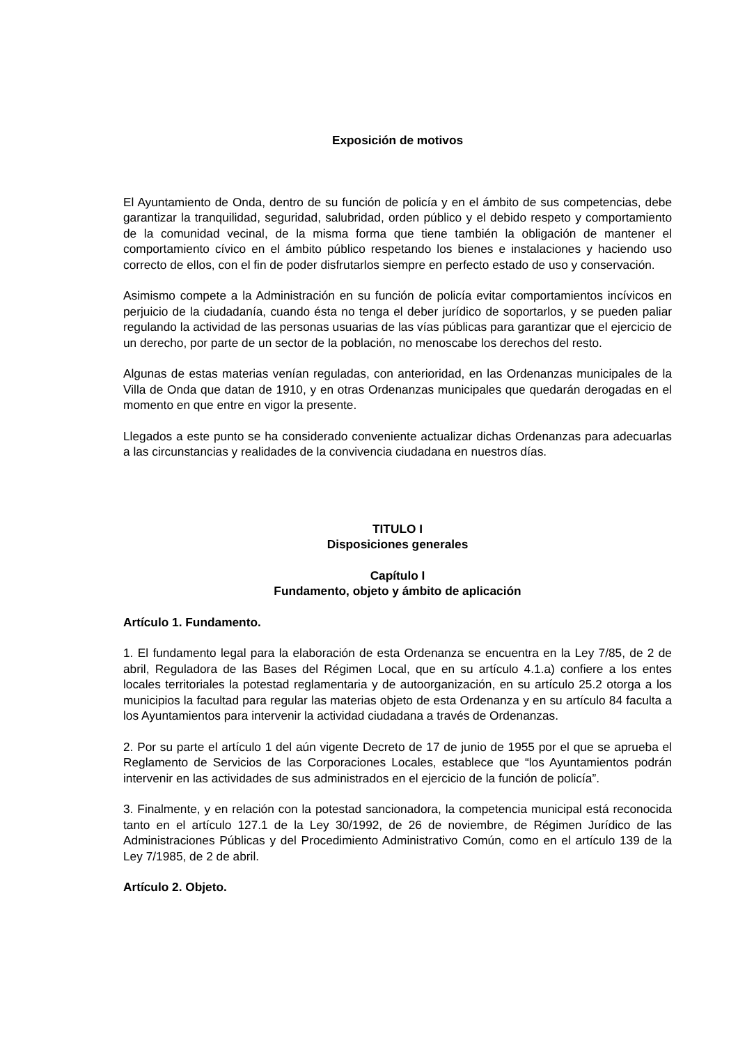Exposición de motivos
El Ayuntamiento de Onda, dentro de su función de policía y en el ámbito de sus competencias, debe garantizar la tranquilidad, seguridad, salubridad, orden público y el debido respeto y comportamiento de la comunidad vecinal, de la misma forma que tiene también la obligación de mantener el comportamiento cívico en el ámbito público respetando los bienes e instalaciones y haciendo uso correcto de ellos, con el fin de poder disfrutarlos siempre en perfecto estado de uso y conservación.
Asimismo compete a la Administración en su función de policía evitar comportamientos incívicos en perjuicio de la ciudadanía, cuando ésta no tenga el deber jurídico de soportarlos, y se pueden paliar regulando la actividad de las personas usuarias de las vías públicas para garantizar que el ejercicio de un derecho, por parte de un sector de la población, no menoscabe los derechos del resto.
Algunas de estas materias venían reguladas, con anterioridad, en las Ordenanzas municipales de la Villa de Onda que datan de 1910, y en otras Ordenanzas municipales que quedarán derogadas en el momento en que entre en vigor la presente.
Llegados a este punto se ha considerado conveniente actualizar dichas Ordenanzas para adecuarlas a las circunstancias y realidades de la convivencia ciudadana en nuestros días.
TITULO I
Disposiciones generales
Capítulo I
Fundamento, objeto y ámbito de aplicación
Artículo 1. Fundamento.
1. El fundamento legal para la elaboración de esta Ordenanza se encuentra en la Ley 7/85, de 2 de abril, Reguladora de las Bases del Régimen Local, que en su artículo 4.1.a) confiere a los entes locales territoriales la potestad reglamentaria y de autoorganización, en su artículo 25.2 otorga a los municipios la facultad para regular las materias objeto de esta Ordenanza y en su artículo 84 faculta a los Ayuntamientos para intervenir la actividad ciudadana a través de Ordenanzas.
2. Por su parte el artículo 1 del aún vigente Decreto de 17 de junio de 1955 por el que se aprueba el Reglamento de Servicios de las Corporaciones Locales, establece que “los Ayuntamientos podrán intervenir en las actividades de sus administrados en el ejercicio de la función de policía”.
3. Finalmente, y en relación con la potestad sancionadora, la competencia municipal está reconocida tanto en el artículo 127.1 de la Ley 30/1992, de 26 de noviembre, de Régimen Jurídico de las Administraciones Públicas y del Procedimiento Administrativo Común, como en el artículo 139 de la Ley 7/1985, de 2 de abril.
Artículo 2. Objeto.